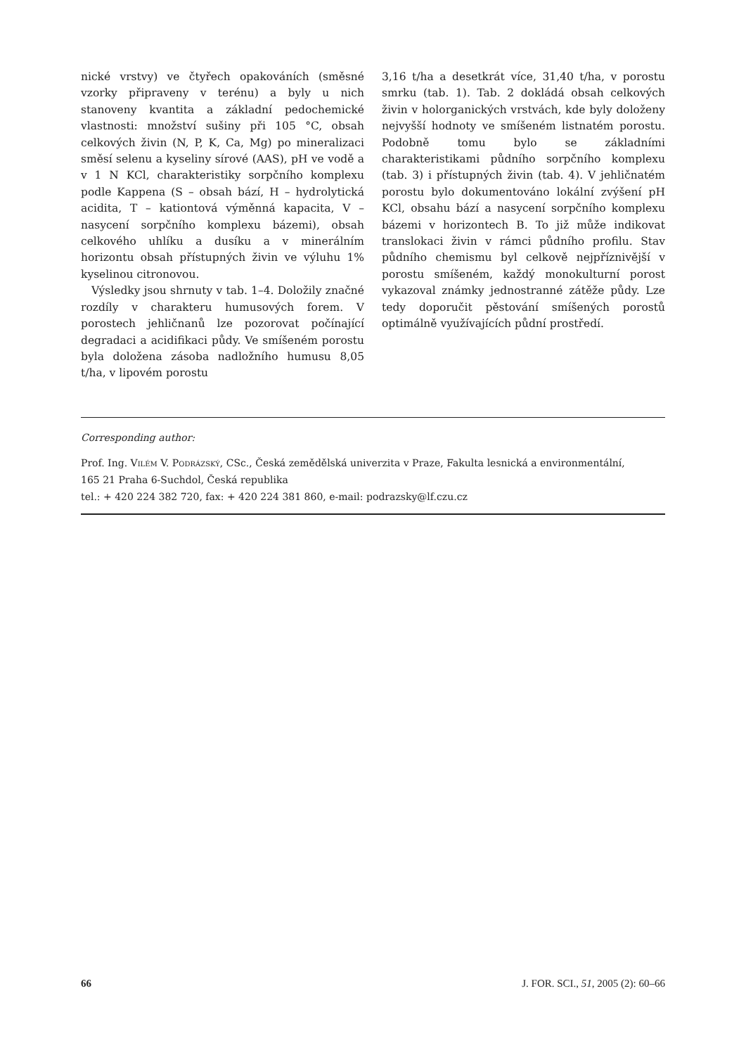nické vrstvy) ve čtyřech opakováních (směsné vzorky připraveny v terénu) a byly u nich stanoveny kvantita a základní pedochemické vlastnosti: množství sušiny při 105 °C, obsah celkových živin (N, P, K, Ca, Mg) po mineralizaci směsí selenu a kyseliny sírové (AAS), pH ve vodě a v 1 N KCl, charakteristiky sorpčního komplexu podle Kappena (S – obsah bází, H – hydrolytická acidita, T – kationtová výměnná kapacita, V – nasycení sorpčního komplexu bázemi), obsah celkového uhlíku a dusíku a v minerálním horizontu obsah přístupných živin ve výluhu 1% kyselinou citronovou.
Výsledky jsou shrnuty v tab. 1–4. Doložily značné rozdíly v charakteru humusových forem. V porostech jehličnanů lze pozorovat počínající degradaci a acidifikaci půdy. Ve smíšeném porostu byla doložena zásoba nadložního humusu 8,05 t/ha, v lipovém porostu
3,16 t/ha a desetkrát více, 31,40 t/ha, v porostu smrku (tab. 1). Tab. 2 dokládá obsah celkových živin v holorganických vrstvách, kde byly doloženy nejvyšší hodnoty ve smíšeném listnatém porostu. Podobně tomu bylo se základními charakteristikami půdního sorpčního komplexu (tab. 3) i přístupných živin (tab. 4). V jehličnatém porostu bylo dokumentováno lokální zvýšení pH KCl, obsahu bází a nasycení sorpčního komplexu bázemi v horizontech B. To již může indikovat translokaci živin v rámci půdního profilu. Stav půdního chemismu byl celkově nejpříznivější v porostu smíšeném, každý monokulturní porost vykazoval známky jednostranné zátěže půdy. Lze tedy doporučit pěstování smíšených porostů optimálně využívajících půdní prostředí.
Corresponding author:
Prof. Ing. Vilém V. Podrázský, CSc., Česká zemědělská univerzita v Praze, Fakulta lesnická a environmentální,
165 21 Praha 6-Suchdol, Česká republika
tel.: + 420 224 382 720, fax: + 420 224 381 860, e-mail: podrazsky@lf.czu.cz
66 J. FOR. SCI., 51, 2005 (2): 60–66